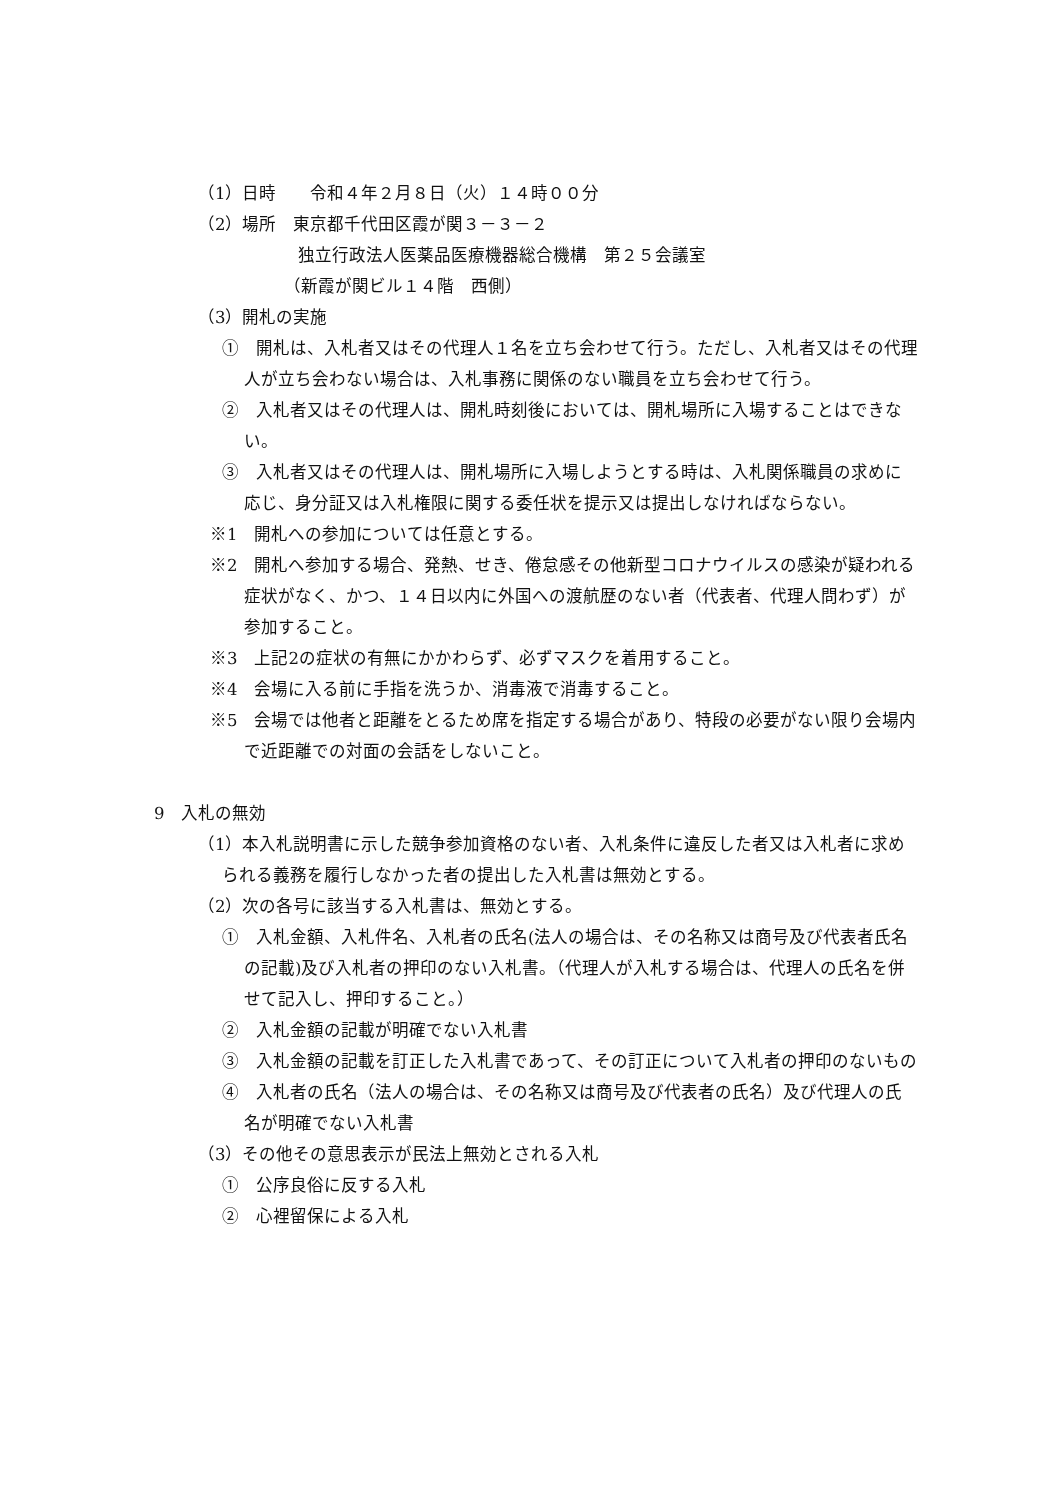（1）日時　　令和４年２月８日（火）１４時００分
（2）場所　東京都千代田区霞が関３－３－２
独立行政法人医薬品医療機器総合機構　第２５会議室
（新霞が関ビル１４階　西側）
（3）開札の実施
①　開札は、入札者又はその代理人１名を立ち会わせて行う。ただし、入札者又はその代理人が立ち会わない場合は、入札事務に関係のない職員を立ち会わせて行う。
②　入札者又はその代理人は、開札時刻後においては、開札場所に入場することはできない。
③　入札者又はその代理人は、開札場所に入場しようとする時は、入札関係職員の求めに応じ、身分証又は入札権限に関する委任状を提示又は提出しなければならない。
※1　開札への参加については任意とする。
※2　開札へ参加する場合、発熱、せき、倦怠感その他新型コロナウイルスの感染が疑われる症状がなく、かつ、１４日以内に外国への渡航歴のない者（代表者、代理人問わず）が参加すること。
※3　上記2の症状の有無にかかわらず、必ずマスクを着用すること。
※4　会場に入る前に手指を洗うか、消毒液で消毒すること。
※5　会場では他者と距離をとるため席を指定する場合があり、特段の必要がない限り会場内で近距離での対面の会話をしないこと。
9　入札の無効
（1）本入札説明書に示した競争参加資格のない者、入札条件に違反した者又は入札者に求められる義務を履行しなかった者の提出した入札書は無効とする。
（2）次の各号に該当する入札書は、無効とする。
①　入札金額、入札件名、入札者の氏名(法人の場合は、その名称又は商号及び代表者氏名の記載)及び入札者の押印のない入札書。（代理人が入札する場合は、代理人の氏名を併せて記入し、押印すること。）
②　入札金額の記載が明確でない入札書
③　入札金額の記載を訂正した入札書であって、その訂正について入札者の押印のないもの
④　入札者の氏名（法人の場合は、その名称又は商号及び代表者の氏名）及び代理人の氏名が明確でない入札書
（3）その他その意思表示が民法上無効とされる入札
①　公序良俗に反する入札
②　心裡留保による入札